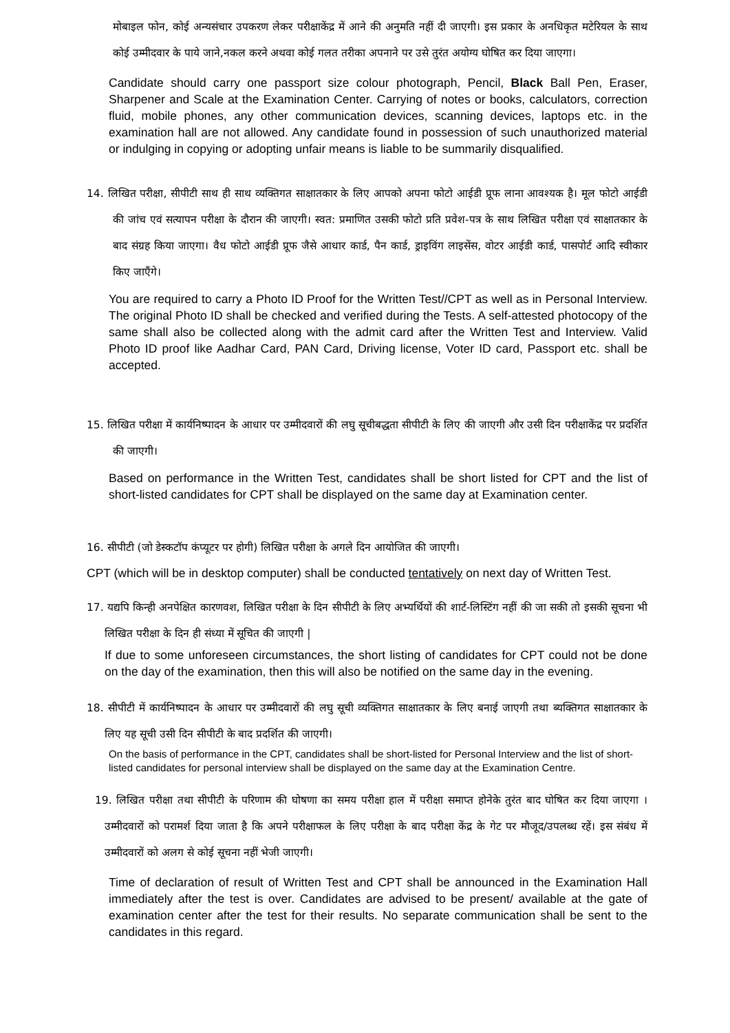मोबाइल फोन, कोई अन्यसंचार उपकरण लेकर परीक्षाकेंद्र में आने की अनुमति नहीं दी जाएगी। इस प्रकार के अनधिकृत मटेरियल के साथ कोई उम्मीदवार के पाये जाने,नकल करने अथवा कोई गलत तरीका अपनाने पर उसे तुरंत अयोग्य घोषित कर दिया जाएगा।
Candidate should carry one passport size colour photograph, Pencil, Black Ball Pen, Eraser, Sharpener and Scale at the Examination Center. Carrying of notes or books, calculators, correction fluid, mobile phones, any other communication devices, scanning devices, laptops etc. in the examination hall are not allowed. Any candidate found in possession of such unauthorized material or indulging in copying or adopting unfair means is liable to be summarily disqualified.
14. लिखित परीक्षा, सीपीटी साथ ही साथ व्यक्तिगत साक्षातकार के लिए आपको अपना फोटो आईडी प्रूफ लाना आवश्यक है। मूल फोटो आईडी की जांच एवं सत्यापन परीक्षा के दौरान की जाएगी। स्वत: प्रमाणित उसकी फोटो प्रति प्रवेश-पत्र के साथ लिखित परीक्षा एवं साक्षातकार के बाद संग्रह किया जाएगा। वैध फोटो आईडी प्रूफ जैसे आधार कार्ड, पैन कार्ड, ड्राइविंग लाइसेंस, वोटर आईडी कार्ड, पासपोर्ट आदि स्वीकार किए जाएँगे।
You are required to carry a Photo ID Proof for the Written Test//CPT as well as in Personal Interview. The original Photo ID shall be checked and verified during the Tests. A self-attested photocopy of the same shall also be collected along with the admit card after the Written Test and Interview. Valid Photo ID proof like Aadhar Card, PAN Card, Driving license, Voter ID card, Passport etc. shall be accepted.
15. लिखित परीक्षा में कार्यनिष्पादन के आधार पर उम्मीदवारों की लघु सूचीबद्धता सीपीटी के लिए की जाएगी और उसी दिन परीक्षाकेंद्र पर प्रदर्शित की जाएगी।
Based on performance in the Written Test, candidates shall be short listed for CPT and the list of short-listed candidates for CPT shall be displayed on the same day at Examination center.
16. सीपीटी (जो डेस्कटॉप कंप्यूटर पर होगी) लिखित परीक्षा के अगले दिन आयोजित की जाएगी।
CPT (which will be in desktop computer) shall be conducted tentatively on next day of Written Test.
17. यद्यपि किन्ही अनपेक्षित कारणवश, लिखित परीक्षा के दिन सीपीटी के लिए अभ्यर्थियों की शार्ट-लिस्टिंग नहीं की जा सकी तो इसकी सूचना भी लिखित परीक्षा के दिन ही संध्या में सूचित की जाएगी |
If due to some unforeseen circumstances, the short listing of candidates for CPT could not be done on the day of the examination, then this will also be notified on the same day in the evening.
18. सीपीटी में कार्यनिष्पादन के आधार पर उम्मीदवारों की लघु सूची व्यक्तिगत साक्षातकार के लिए बनाई जाएगी तथा ब्यक्तिगत साक्षातकार के लिए यह सूची उसी दिन सीपीटी के बाद प्रदर्शित की जाएगी।
On the basis of performance in the CPT, candidates shall be short-listed for Personal Interview and the list of short-listed candidates for personal interview shall be displayed on the same day at the Examination Centre.
19. लिखित परीक्षा तथा सीपीटी के परिणाम की घोषणा का समय परीक्षा हाल में परीक्षा समाप्त होनेके तुरंत बाद घोषित कर दिया जाएगा । उम्मीदवारों को परामर्श दिया जाता है कि अपने परीक्षाफल के लिए परीक्षा के बाद परीक्षा केंद्र के गेट पर मौजूद/उपलब्ध रहें। इस संबंध में उम्मीदवारों को अलग से कोई सूचना नहीं भेजी जाएगी।
Time of declaration of result of Written Test and CPT shall be announced in the Examination Hall immediately after the test is over. Candidates are advised to be present/ available at the gate of examination center after the test for their results. No separate communication shall be sent to the candidates in this regard.